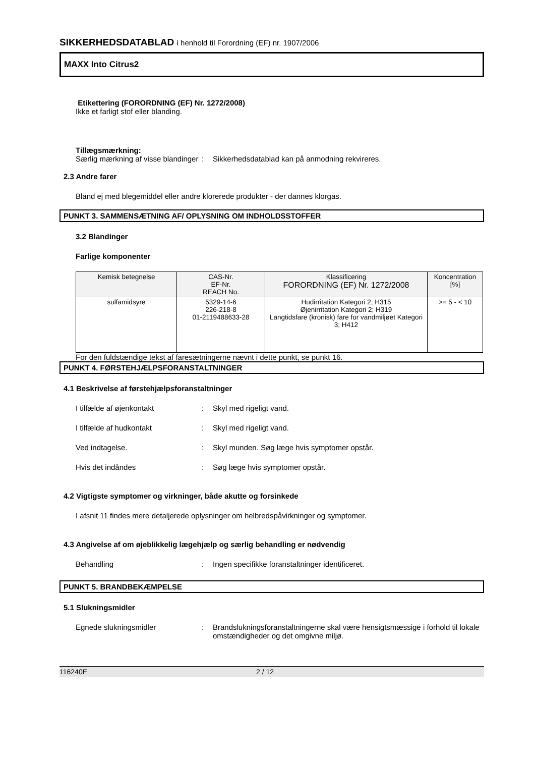SIKKERHEDSDATABLAD i henhold til Forordning (EF) nr. 1907/2006
MAXX Into Citrus2
Etikettering (FORORDNING (EF) Nr. 1272/2008)
Ikke et farligt stof eller blanding.
Tillægsmærkning:
Særlig mærkning af visse blandinger
: Sikkerhedsdatablad kan på anmodning rekvireres.
2.3 Andre farer
Bland ej med blegemiddel eller andre klorerede produkter - der dannes klorgas.
PUNKT 3. SAMMENSÆTNING AF/ OPLYSNING OM INDHOLDSSTOFFER
3.2 Blandinger
Farlige komponenter
| Kemisk betegnelse | CAS-Nr. EF-Nr. REACH No. | Klassificering FORORDNING (EF) Nr. 1272/2008 | Koncentration [%] |
| --- | --- | --- | --- |
| sulfamidsyre | 5329-14-6 226-218-8 01-2119488633-28 | Hudirritation Kategori 2; H315 Øjenirritation Kategori 2; H319 Langtidsfare (kronisk) fare for vandmiljøet Kategori 3; H412 | >= 5 - < 10 |
For den fuldstændige tekst af faresætningerne nævnt i dette punkt, se punkt 16.
PUNKT 4. FØRSTEHJÆLPSFORANSTALTNINGER
4.1 Beskrivelse af førstehjælpsforanstaltninger
I tilfælde af øjenkontakt : Skyl med rigeligt vand.
I tilfælde af hudkontakt : Skyl med rigeligt vand.
Ved indtagelse. : Skyl munden. Søg læge hvis symptomer opstår.
Hvis det indåndes : Søg læge hvis symptomer opstår.
4.2 Vigtigste symptomer og virkninger, både akutte og forsinkede
I afsnit 11 findes mere detaljerede oplysninger om helbredspåvirkninger og symptomer.
4.3 Angivelse af om øjeblikkelig lægehjælp og særlig behandling er nødvendig
Behandling : Ingen specifikke foranstaltninger identificeret.
PUNKT 5. BRANDBEKÆMPELSE
5.1 Slukningsmidler
Egnede slukningsmidler : Brandslukningsforanstaltningerne skal være hensigtsmæssige i forhold til lokale omstændigheder og det omgivne miljø.
116240E 2 / 12